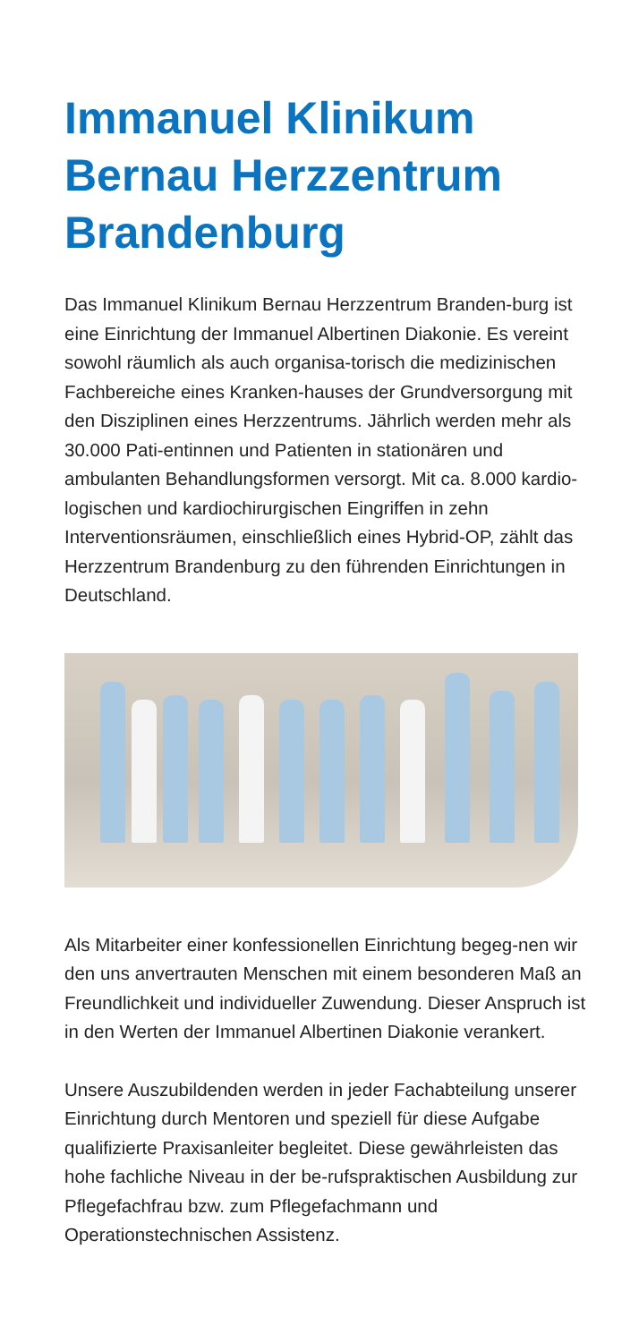Immanuel Klinikum Bernau Herzzentrum Brandenburg
Das Immanuel Klinikum Bernau Herzzentrum Branden-burg ist eine Einrichtung der Immanuel Albertinen Diakonie. Es vereint sowohl räumlich als auch organisa-torisch die medizinischen Fachbereiche eines Kranken-hauses der Grundversorgung mit den Disziplinen eines Herzzentrums. Jährlich werden mehr als 30.000 Pati-entinnen und Patienten in stationären und ambulanten Behandlungsformen versorgt. Mit ca. 8.000 kardio-logischen und kardiochirurgischen Eingriffen in zehn Interventionsräumen, einschließlich eines Hybrid-OP, zählt das Herzzentrum Brandenburg zu den führenden Einrichtungen in Deutschland.
Als Mitarbeiter einer konfessionellen Einrichtung begeg-nen wir den uns anvertrauten Menschen mit einem besonderen Maß an Freundlichkeit und individueller Zuwendung. Dieser Anspruch ist in den Werten der Immanuel Albertinen Diakonie verankert.
Unsere Auszubildenden werden in jeder Fachabteilung unserer Einrichtung durch Mentoren und speziell für diese Aufgabe qualifizierte Praxisanleiter begleitet. Diese gewährleisten das hohe fachliche Niveau in der be-rufspraktischen Ausbildung zur Pflegefachfrau bzw. zum Pflegefachmann und Operationstechnischen Assistenz.